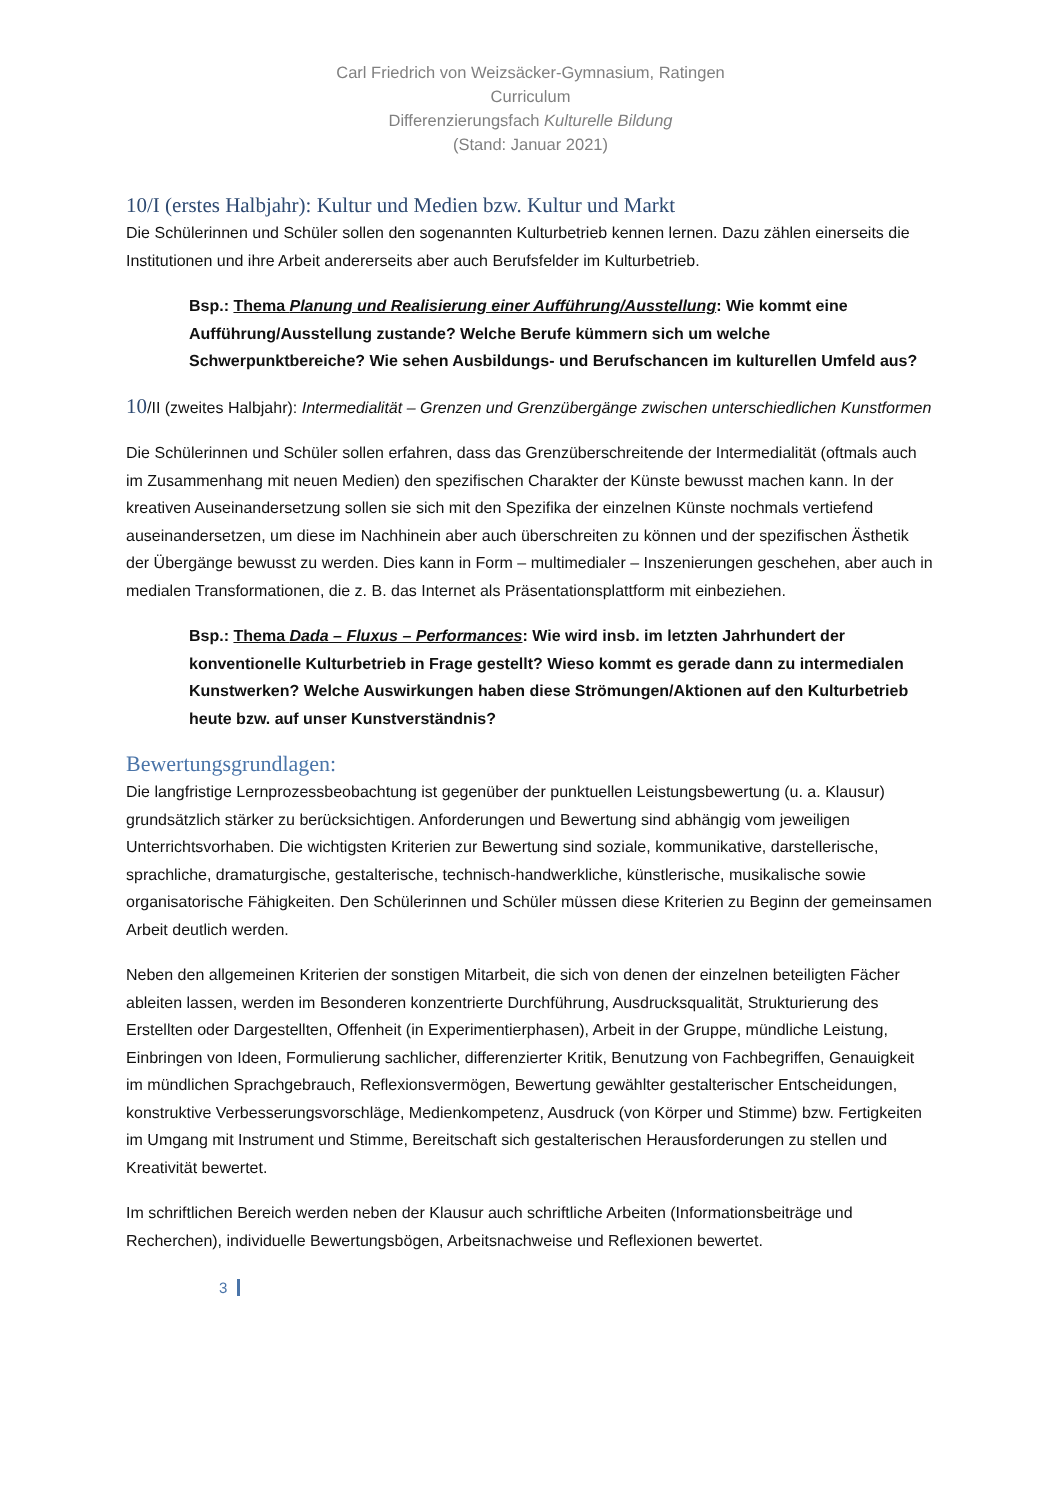Carl Friedrich von Weizsäcker-Gymnasium, Ratingen
Curriculum
Differenzierungsfach Kulturelle Bildung
(Stand: Januar 2021)
10/I (erstes Halbjahr): Kultur und Medien bzw. Kultur und Markt
Die Schülerinnen und Schüler sollen den sogenannten Kulturbetrieb kennen lernen. Dazu zählen einerseits die Institutionen und ihre Arbeit andererseits aber auch Berufsfelder im Kulturbetrieb.
Bsp.: Thema Planung und Realisierung einer Aufführung/Ausstellung: Wie kommt eine Aufführung/Ausstellung zustande? Welche Berufe kümmern sich um welche Schwerpunktbereiche? Wie sehen Ausbildungs- und Berufschancen im kulturellen Umfeld aus?
10/II (zweites Halbjahr): Intermedialität – Grenzen und Grenzübergänge zwischen unterschiedlichen Kunstformen
Die Schülerinnen und Schüler sollen erfahren, dass das Grenzüberschreitende der Intermedialität (oftmals auch im Zusammenhang mit neuen Medien) den spezifischen Charakter der Künste bewusst machen kann. In der kreativen Auseinandersetzung sollen sie sich mit den Spezifika der einzelnen Künste nochmals vertiefend auseinandersetzen, um diese im Nachhinein aber auch überschreiten zu können und der spezifischen Ästhetik der Übergänge bewusst zu werden. Dies kann in Form – multimedialer – Inszenierungen geschehen, aber auch in medialen Transformationen, die z. B. das Internet als Präsentationsplattform mit einbeziehen.
Bsp.: Thema Dada – Fluxus – Performances: Wie wird insb. im letzten Jahrhundert der konventionelle Kulturbetrieb in Frage gestellt? Wieso kommt es gerade dann zu intermedialen Kunstwerken? Welche Auswirkungen haben diese Strömungen/Aktionen auf den Kulturbetrieb heute bzw. auf unser Kunstverständnis?
Bewertungsgrundlagen:
Die langfristige Lernprozessbeobachtung ist gegenüber der punktuellen Leistungsbewertung (u. a. Klausur) grundsätzlich stärker zu berücksichtigen. Anforderungen und Bewertung sind abhängig vom jeweiligen Unterrichtsvorhaben. Die wichtigsten Kriterien zur Bewertung sind soziale, kommunikative, darstellerische, sprachliche, dramaturgische, gestalterische, technisch-handwerkliche, künstlerische, musikalische sowie organisatorische Fähigkeiten. Den Schülerinnen und Schüler müssen diese Kriterien zu Beginn der gemeinsamen Arbeit deutlich werden.
Neben den allgemeinen Kriterien der sonstigen Mitarbeit, die sich von denen der einzelnen beteiligten Fächer ableiten lassen, werden im Besonderen konzentrierte Durchführung, Ausdrucksqualität, Strukturierung des Erstellten oder Dargestellten, Offenheit (in Experimentierphasen), Arbeit in der Gruppe, mündliche Leistung, Einbringen von Ideen, Formulierung sachlicher, differenzierter Kritik, Benutzung von Fachbegriffen, Genauigkeit im mündlichen Sprachgebrauch, Reflexionsvermögen, Bewertung gewählter gestalterischer Entscheidungen, konstruktive Verbesserungsvorschläge, Medienkompetenz, Ausdruck (von Körper und Stimme) bzw. Fertigkeiten im Umgang mit Instrument und Stimme, Bereitschaft sich gestalterischen Herausforderungen zu stellen und Kreativität bewertet.
Im schriftlichen Bereich werden neben der Klausur auch schriftliche Arbeiten (Informationsbeiträge und Recherchen), individuelle Bewertungsbögen, Arbeitsnachweise und Reflexionen bewertet.
3